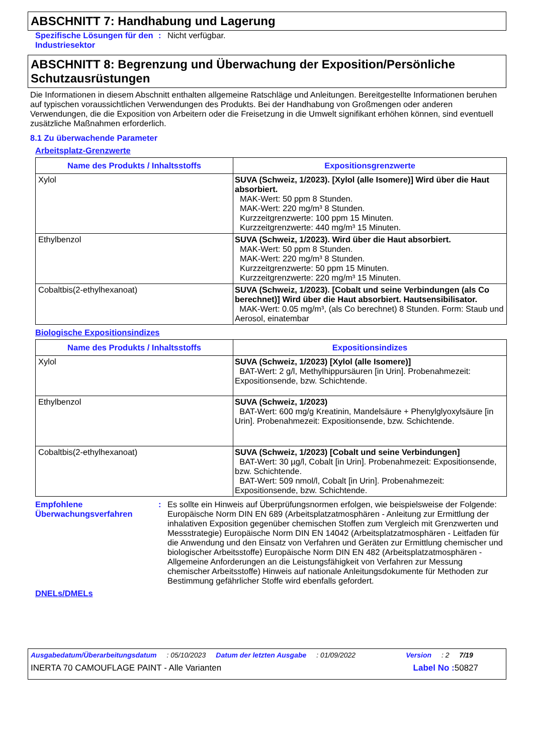ABSCHNITT 7: Handhabung und Lagerung
Spezifische Lösungen für den Industriesektor
: Nicht verfügbar.
ABSCHNITT 8: Begrenzung und Überwachung der Exposition/Persönliche Schutzausrüstungen
Die Informationen in diesem Abschnitt enthalten allgemeine Ratschläge und Anleitungen. Bereitgestellte Informationen beruhen auf typischen voraussichtlichen Verwendungen des Produkts. Bei der Handhabung von Großmengen oder anderen Verwendungen, die die Exposition von Arbeitern oder die Freisetzung in die Umwelt signifikant erhöhen können, sind eventuell zusätzliche Maßnahmen erforderlich.
8.1 Zu überwachende Parameter
Arbeitsplatz-Grenzwerte
| Name des Produkts / Inhaltsstoffs | Expositionsgrenzwerte |
| --- | --- |
| Xylol | SUVA (Schweiz, 1/2023). [Xylol (alle Isomere)] Wird über die Haut absorbiert. MAK-Wert: 50 ppm 8 Stunden. MAK-Wert: 220 mg/m³ 8 Stunden. Kurzzeitgrenzwerte: 100 ppm 15 Minuten. Kurzzeitgrenzwerte: 440 mg/m³ 15 Minuten. |
| Ethylbenzol | SUVA (Schweiz, 1/2023). Wird über die Haut absorbiert. MAK-Wert: 50 ppm 8 Stunden. MAK-Wert: 220 mg/m³ 8 Stunden. Kurzzeitgrenzwerte: 50 ppm 15 Minuten. Kurzzeitgrenzwerte: 220 mg/m³ 15 Minuten. |
| Cobaltbis(2-ethylhexanoat) | SUVA (Schweiz, 1/2023). [Cobalt und seine Verbindungen (als Co berechnet)] Wird über die Haut absorbiert. Hautsensibilisator. MAK-Wert: 0.05 mg/m³, (als Co berechnet) 8 Stunden. Form: Staub und Aerosol, einatembar |
Biologische Expositionsindizes
| Name des Produkts / Inhaltsstoffs | Expositionsindizes |
| --- | --- |
| Xylol | SUVA (Schweiz, 1/2023) [Xylol (alle Isomere)] BAT-Wert: 2 g/l, Methylhippursäuren [in Urin]. Probenahmezeit: Expositionsende, bzw. Schichtende. |
| Ethylbenzol | SUVA (Schweiz, 1/2023) BAT-Wert: 600 mg/g Kreatinin, Mandelsäure + Phenylglyoxylsäure [in Urin]. Probenahmezeit: Expositionsende, bzw. Schichtende. |
| Cobaltbis(2-ethylhexanoat) | SUVA (Schweiz, 1/2023) [Cobalt und seine Verbindungen] BAT-Wert: 30 µg/l, Cobalt [in Urin]. Probenahmezeit: Expositionsende, bzw. Schichtende. BAT-Wert: 509 nmol/l, Cobalt [in Urin]. Probenahmezeit: Expositionsende, bzw. Schichtende. |
Empfohlene Überwachungsverfahren
: Es sollte ein Hinweis auf Überprüfungsnormen erfolgen, wie beispielsweise der Folgende: Europäische Norm DIN EN 689 (Arbeitsplatzatmosphären - Anleitung zur Ermittlung der inhalativen Exposition gegenüber chemischen Stoffen zum Vergleich mit Grenzwerten und Messstrategie) Europäische Norm DIN EN 14042 (Arbeitsplatzatmosphären - Leitfaden für die Anwendung und den Einsatz von Verfahren und Geräten zur Ermittlung chemischer und biologischer Arbeitsstoffe) Europäische Norm DIN EN 482 (Arbeitsplatzatmosphären - Allgemeine Anforderungen an die Leistungsfähigkeit von Verfahren zur Messung chemischer Arbeitsstoffe) Hinweis auf nationale Anleitungsdokumente für Methoden zur Bestimmung gefährlicher Stoffe wird ebenfalls gefordert.
DNELs/DMELs
Ausgabedatum/Überarbeitungsdatum: 05/10/2023 Datum der letzten Ausgabe: 01/09/2022 Version: 2 7/19
INERTA 70 CAMOUFLAGE PAINT - Alle Varianten Label No : 50827